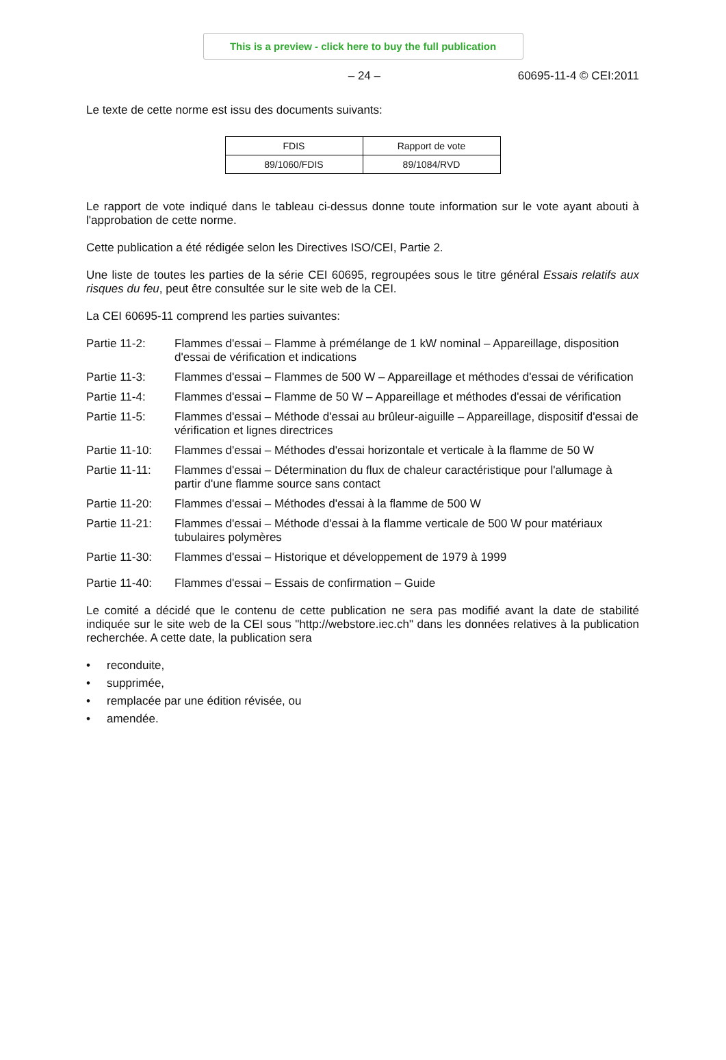This is a preview - click here to buy the full publication
– 24 – 60695-11-4 © CEI:2011
Le texte de cette norme est issu des documents suivants:
| FDIS | Rapport de vote |
| --- | --- |
| 89/1060/FDIS | 89/1084/RVD |
Le rapport de vote indiqué dans le tableau ci-dessus donne toute information sur le vote ayant abouti à l'approbation de cette norme.
Cette publication a été rédigée selon les Directives ISO/CEI, Partie 2.
Une liste de toutes les parties de la série CEI 60695, regroupées sous le titre général Essais relatifs aux risques du feu, peut être consultée sur le site web de la CEI.
La CEI 60695-11 comprend les parties suivantes:
Partie 11-2: Flammes d'essai – Flamme à prémélange de 1 kW nominal – Appareillage, disposition d'essai de vérification et indications
Partie 11-3: Flammes d'essai – Flammes de 500 W – Appareillage et méthodes d'essai de vérification
Partie 11-4: Flammes d'essai – Flamme de 50 W – Appareillage et méthodes d'essai de vérification
Partie 11-5: Flammes d'essai – Méthode d'essai au brûleur-aiguille – Appareillage, dispositif d'essai de vérification et lignes directrices
Partie 11-10: Flammes d'essai – Méthodes d'essai horizontale et verticale à la flamme de 50 W
Partie 11-11: Flammes d'essai – Détermination du flux de chaleur caractéristique pour l'allumage à partir d'une flamme source sans contact
Partie 11-20: Flammes d'essai – Méthodes d'essai à la flamme de 500 W
Partie 11-21: Flammes d'essai – Méthode d'essai à la flamme verticale de 500 W pour matériaux tubulaires polymères
Partie 11-30: Flammes d'essai – Historique et développement de 1979 à 1999
Partie 11-40: Flammes d'essai – Essais de confirmation – Guide
Le comité a décidé que le contenu de cette publication ne sera pas modifié avant la date de stabilité indiquée sur le site web de la CEI sous "http://webstore.iec.ch" dans les données relatives à la publication recherchée. A cette date, la publication sera
• reconduite,
• supprimée,
• remplacée par une édition révisée, ou
• amendée.